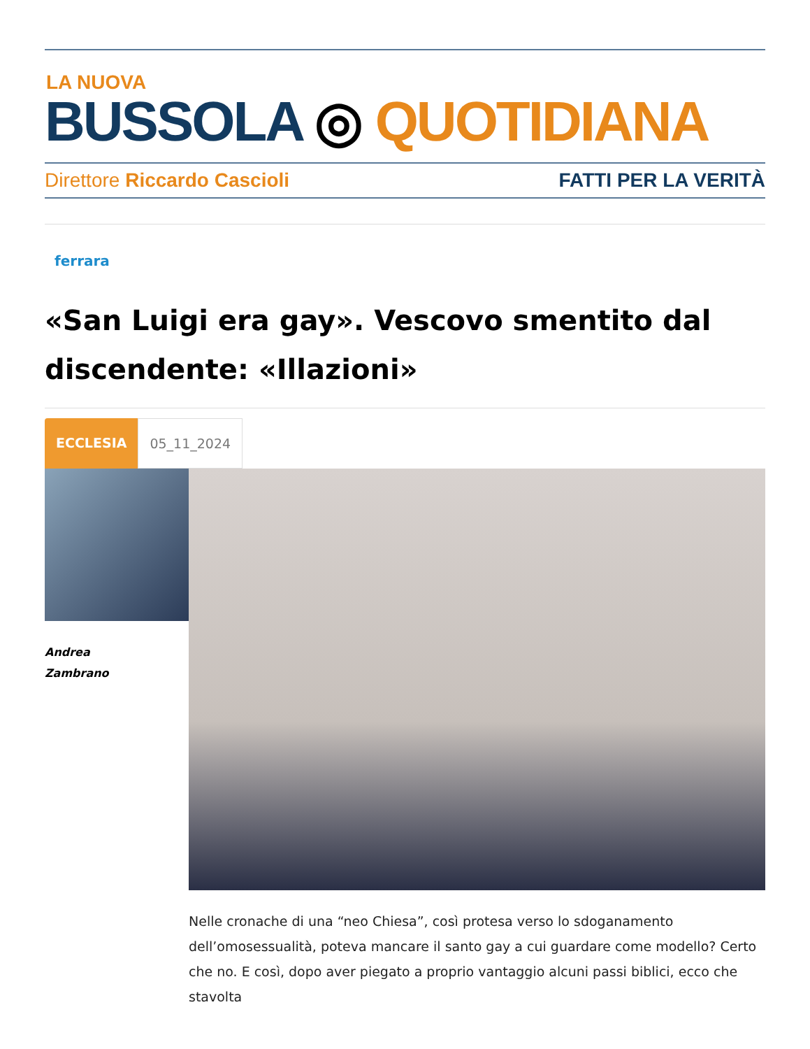LA NUOVA
BUSSOLA ◎ QUOTIDIANA
Direttore Riccardo Cascioli FATTI PER LA VERITÀ
ferrara
«San Luigi era gay». Vescovo smentito dal discendente: «Illazioni»
ECCLESIA 05_11_2024
Andrea
Zambrano
Nelle cronache di una “neo Chiesa”, così protesa verso lo sdoganamento dell’omosessualità, poteva mancare il santo gay a cui guardare come modello? Certo che no. E così, dopo aver piegato a proprio vantaggio alcuni passi biblici, ecco che stavolta